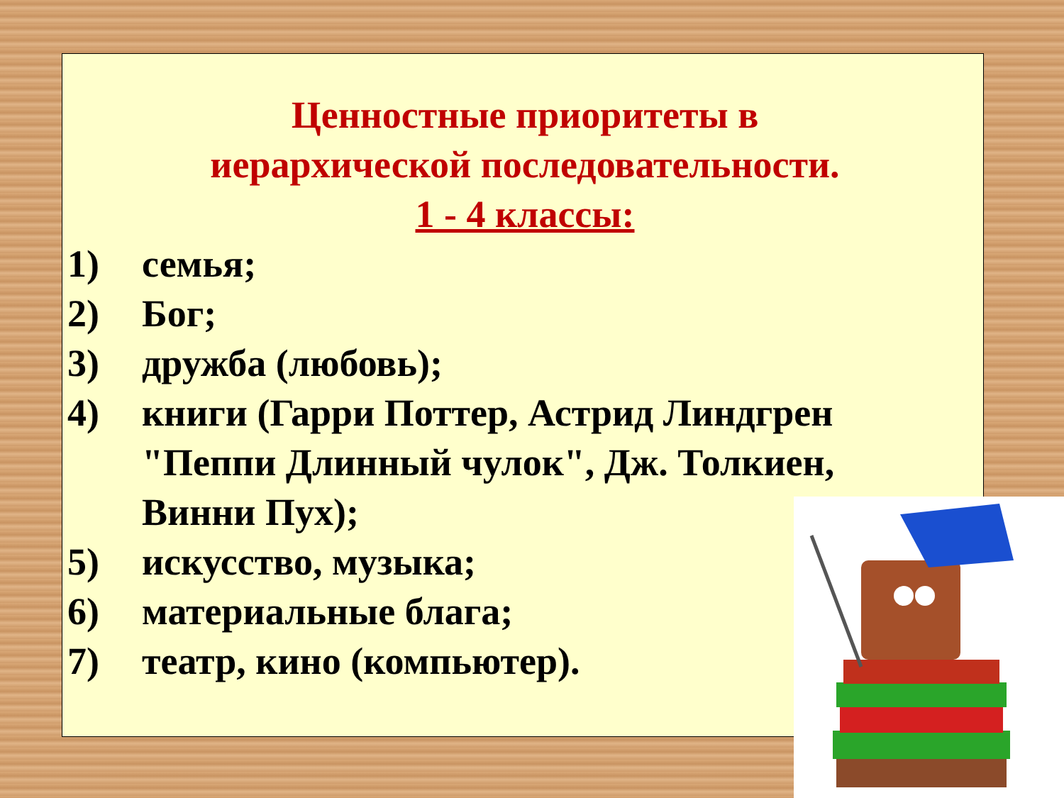Ценностные приоритеты в
иерархической последовательности.
1 - 4 классы:
1) семья;
2) Бог;
3) дружба (любовь);
4) книги (Гарри Поттер, Астрид Линдгрен "Пеппи Длинный чулок", Дж. Толкиен, Винни Пух);
5) искусство, музыка;
6) материальные блага;
7) театр, кино (компьютер).